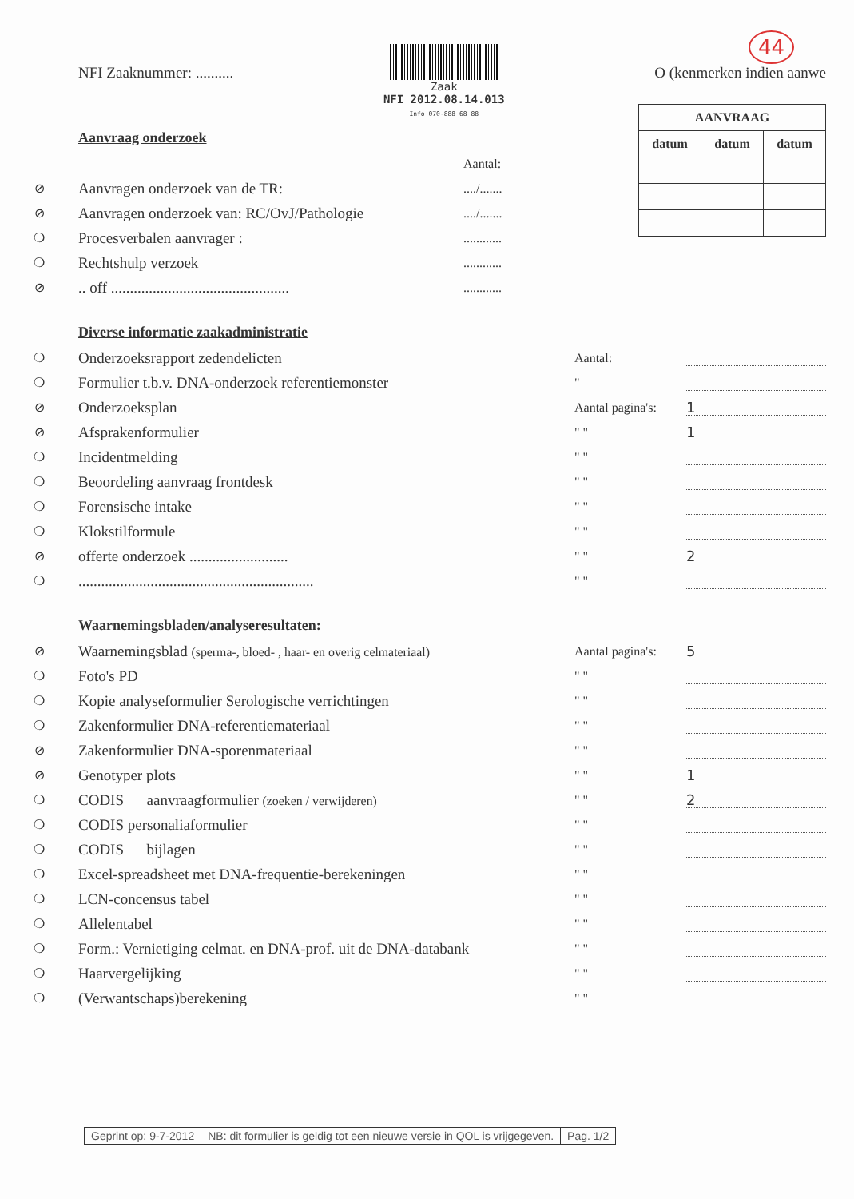NFI Zaaknummer: ..........
Zaak
NFI 2012.08.14.013
Info 070-888 68 88
O (kenmerken indien aanwe
44
| AANVRAAG | | |
| --- | --- | --- |
| datum | datum | datum |
Aanvraag onderzoek
Aantal:
⊘
Aanvragen onderzoek van de TR:
..../.......
⊘
Aanvragen onderzoek van: RC/OvJ/Pathologie
..../.......
❍
Procesverbalen aanvrager :
............
❍
Rechtshulp verzoek
............
⊘
.. off ...............................................
............
Diverse informatie zaakadministratie
❍
Onderzoeksrapport zedendelicten
Aantal:
❍
Formulier t.b.v. DNA-onderzoek referentiemonster
"
⊘
Onderzoeksplan
Aantal pagina's:
1
⊘
Afsprakenformulier
" "
1
❍
Incidentmelding
" "
❍
Beoordeling aanvraag frontdesk
" "
❍
Forensische intake
" "
❍
Klokstilformule
" "
⊘
offerte onderzoek ..........................
" "
2
❍
..............................................................
" "
Waarnemingsbladen/analyseresultaten:
⊘
Waarnemingsblad (sperma-, bloed- , haar- en overig celmateriaal)
Aantal pagina's:
5
❍
Foto's PD
" "
❍
Kopie analyseformulier Serologische verrichtingen
" "
❍
Zakenformulier DNA-referentiemateriaal
" "
⊘
Zakenformulier DNA-sporenmateriaal
" "
⊘
Genotyper plots
" "
1
❍
CODIS aanvraagformulier (zoeken / verwijderen)
" "
2
❍
CODIS personaliaformulier
" "
❍
CODIS bijlagen
" "
❍
Excel-spreadsheet met DNA-frequentie-berekeningen
" "
❍
LCN-concensus tabel
" "
❍
Allelentabel
" "
❍
Form.: Vernietiging celmat. en DNA-prof. uit de DNA-databank
" "
❍
Haarvergelijking
" "
❍
(Verwantschaps)berekening
" "
Geprint op: 9-7-2012 NB: dit formulier is geldig tot een nieuwe versie in QOL is vrijgegeven.
Pag. 1/2